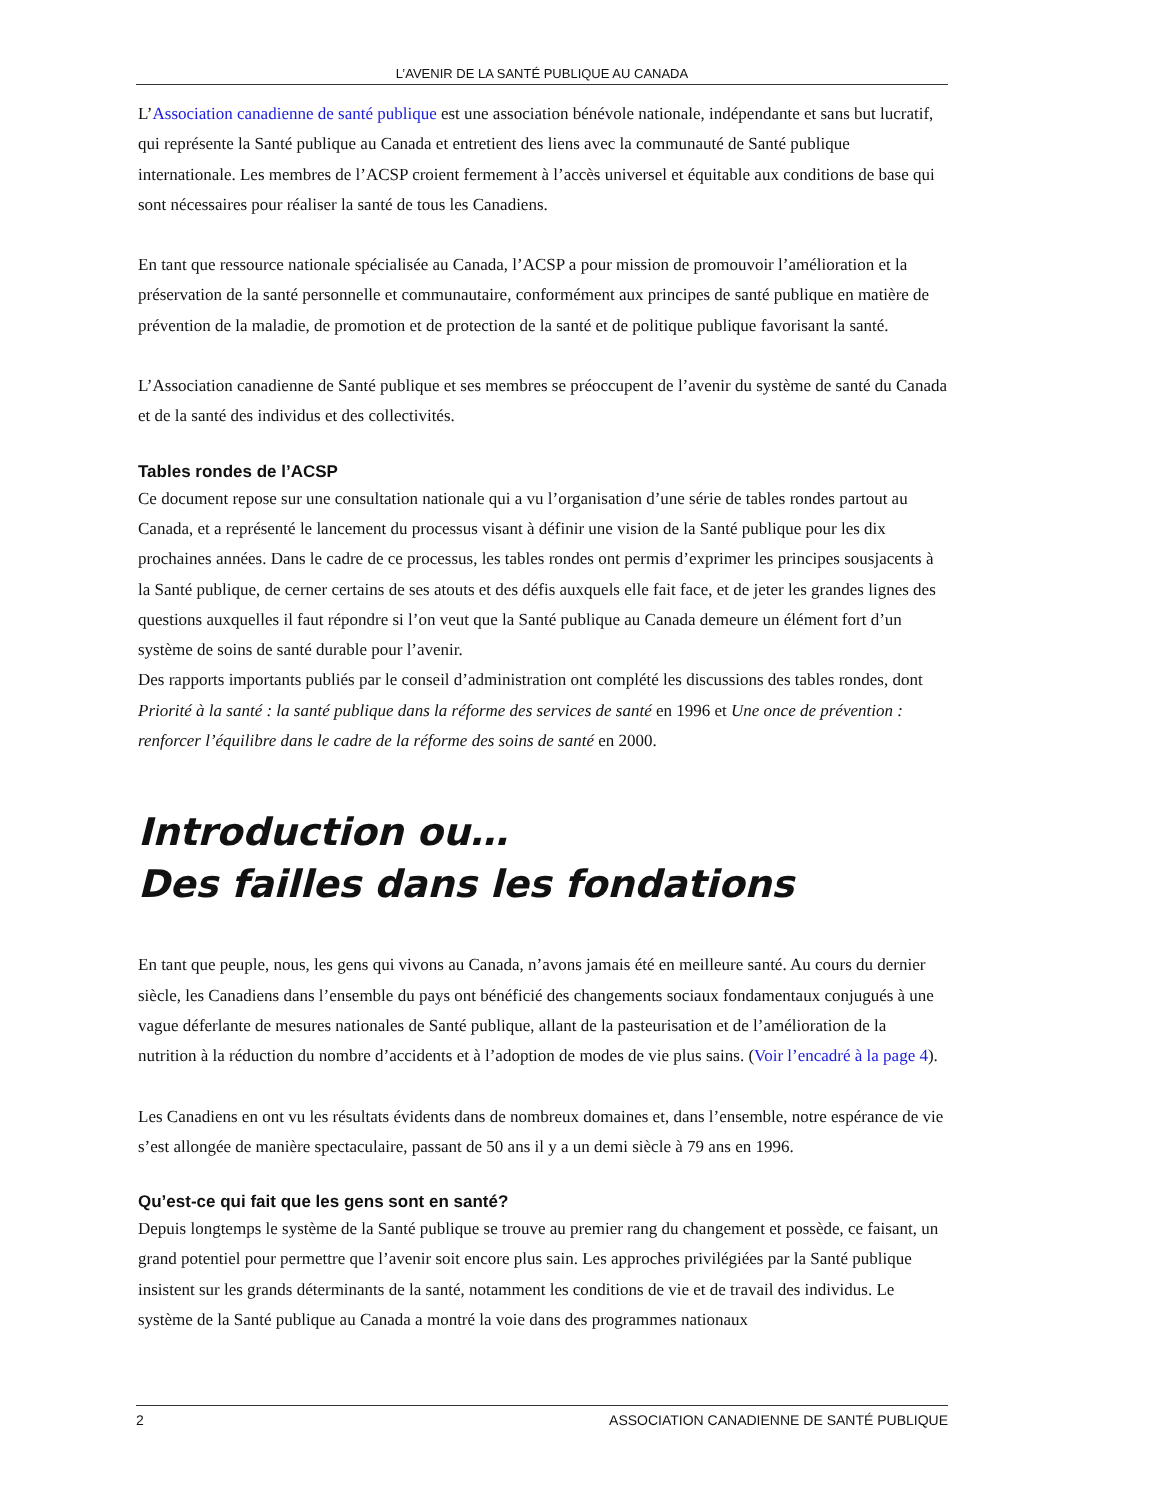L’AVENIR DE LA SANTÉ PUBLIQUE AU CANADA
L’Association canadienne de santé publique est une association bénévole nationale, indépendante et sans but lucratif, qui représente la Santé publique au Canada et entretient des liens avec la communauté de Santé publique internationale. Les membres de l’ACSP croient fermement à l’accès universel et équitable aux conditions de base qui sont nécessaires pour réaliser la santé de tous les Canadiens.
En tant que ressource nationale spécialisée au Canada, l’ACSP a pour mission de promouvoir l’amélioration et la préservation de la santé personnelle et communautaire, conformément aux principes de santé publique en matière de prévention de la maladie, de promotion et de protection de la santé et de politique publique favorisant la santé.
L’Association canadienne de Santé publique et ses membres se préoccupent de l’avenir du système de santé du Canada et de la santé des individus et des collectivités.
Tables rondes de l’ACSP
Ce document repose sur une consultation nationale qui a vu l’organisation d’une série de tables rondes partout au Canada, et a représenté le lancement du processus visant à définir une vision de la Santé publique pour les dix prochaines années. Dans le cadre de ce processus, les tables rondes ont permis d’exprimer les principes sousjacents à la Santé publique, de cerner certains de ses atouts et des défis auxquels elle fait face, et de jeter les grandes lignes des questions auxquelles il faut répondre si l’on veut que la Santé publique au Canada demeure un élément fort d’un système de soins de santé durable pour l’avenir.
Des rapports importants publiés par le conseil d’administration ont complété les discussions des tables rondes, dont Priorité à la santé : la santé publique dans la réforme des services de santé en 1996 et Une once de prévention : renforcer l’équilibre dans le cadre de la réforme des soins de santé en 2000.
Introduction ou…
Des failles dans les fondations
En tant que peuple, nous, les gens qui vivons au Canada, n’avons jamais été en meilleure santé. Au cours du dernier siècle, les Canadiens dans l’ensemble du pays ont bénéficié des changements sociaux fondamentaux conjugués à une vague déferlante de mesures nationales de Santé publique, allant de la pasteurisation et de l’amélioration de la nutrition à la réduction du nombre d’accidents et à l’adoption de modes de vie plus sains. (Voir l’encadré à la page 4).
Les Canadiens en ont vu les résultats évidents dans de nombreux domaines et, dans l’ensemble, notre espérance de vie s’est allongée de manière spectaculaire, passant de 50 ans il y a un demi siècle à 79 ans en 1996.
Qu’est-ce qui fait que les gens sont en santé?
Depuis longtemps le système de la Santé publique se trouve au premier rang du changement et possède, ce faisant, un grand potentiel pour permettre que l’avenir soit encore plus sain. Les approches privilégiées par la Santé publique insistent sur les grands déterminants de la santé, notamment les conditions de vie et de travail des individus. Le système de la Santé publique au Canada a montré la voie dans des programmes nationaux
2 ASSOCIATION CANADIENNE DE SANTÉ PUBLIQUE